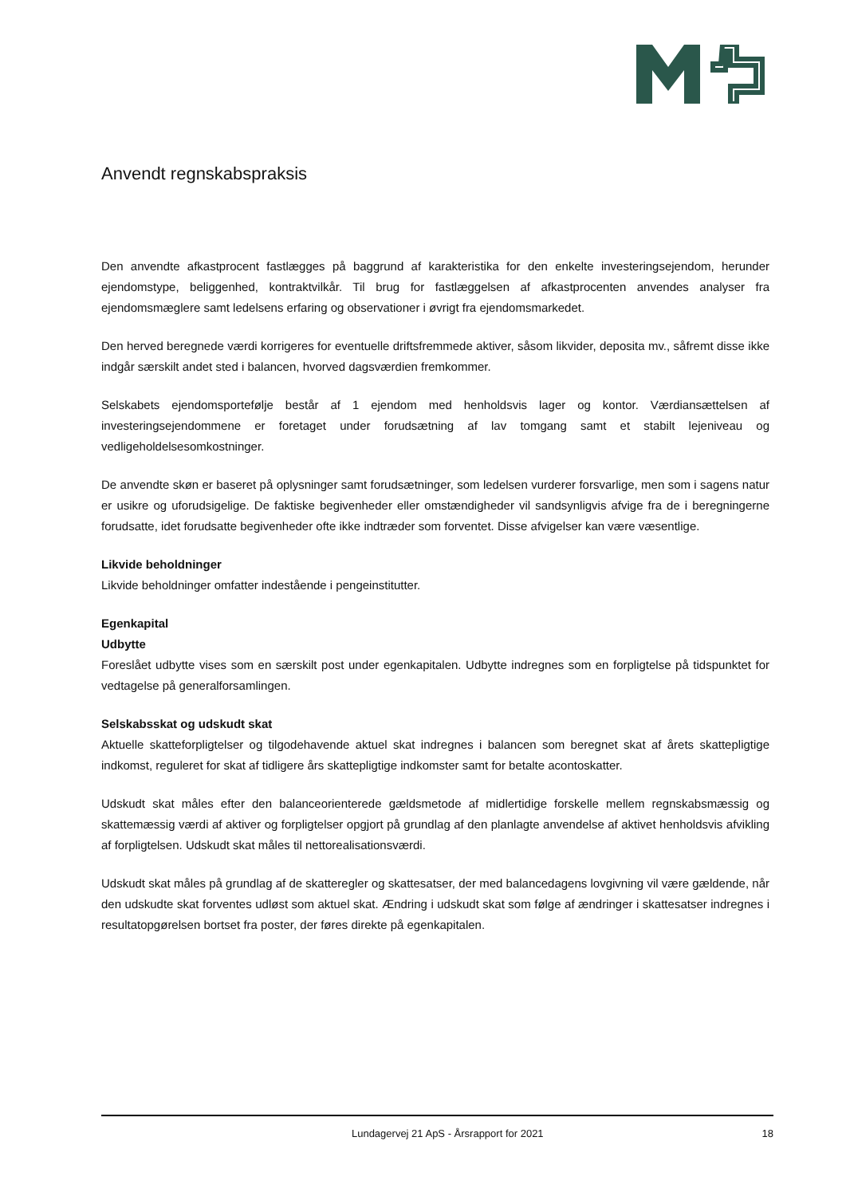Anvendt regnskabspraksis
Den anvendte afkastprocent fastlægges på baggrund af karakteristika for den enkelte investeringsejendom, herunder ejendomstype, beliggenhed, kontraktvilkår. Til brug for fastlæggelsen af afkastprocenten anvendes analyser fra ejendomsmæglere samt ledelsens erfaring og observationer i øvrigt fra ejendomsmarkedet.
Den herved beregnede værdi korrigeres for eventuelle driftsfremmede aktiver, såsom likvider, deposita mv., såfremt disse ikke indgår særskilt andet sted i balancen, hvorved dagsværdien fremkommer.
Selskabets ejendomsportefølje består af 1 ejendom med henholdsvis lager og kontor. Værdiansættelsen af investeringsejendommene er foretaget under forudsætning af lav tomgang samt et stabilt lejeniveau og vedligeholdelsesomkostninger.
De anvendte skøn er baseret på oplysninger samt forudsætninger, som ledelsen vurderer forsvarlige, men som i sagens natur er usikre og uforudsigelige. De faktiske begivenheder eller omstændigheder vil sandsynligvis afvige fra de i beregningerne forudsatte, idet forudsatte begivenheder ofte ikke indtræder som forventet. Disse afvigelser kan være væsentlige.
Likvide beholdninger
Likvide beholdninger omfatter indestående i pengeinstitutter.
Egenkapital
Udbytte
Foreslået udbytte vises som en særskilt post under egenkapitalen. Udbytte indregnes som en forpligtelse på tidspunktet for vedtagelse på generalforsamlingen.
Selskabsskat og udskudt skat
Aktuelle skatteforpligtelser og tilgodehavende aktuel skat indregnes i balancen som beregnet skat af årets skattepligtige indkomst, reguleret for skat af tidligere års skattepligtige indkomster samt for betalte acontoskatter.
Udskudt skat måles efter den balanceorienterede gældsmetode af midlertidige forskelle mellem regnskabsmæssig og skattemæssig værdi af aktiver og forpligtelser opgjort på grundlag af den planlagte anvendelse af aktivet henholdsvis afvikling af forpligtelsen. Udskudt skat måles til nettorealisationsværdi.
Udskudt skat måles på grundlag af de skatteregler og skattesatser, der med balancedagens lovgivning vil være gældende, når den udskudte skat forventes udløst som aktuel skat. Ændring i udskudt skat som følge af ændringer i skattesatser indregnes i resultatopgørelsen bortset fra poster, der føres direkte på egenkapitalen.
Lundagervej 21 ApS - Årsrapport for 2021 18